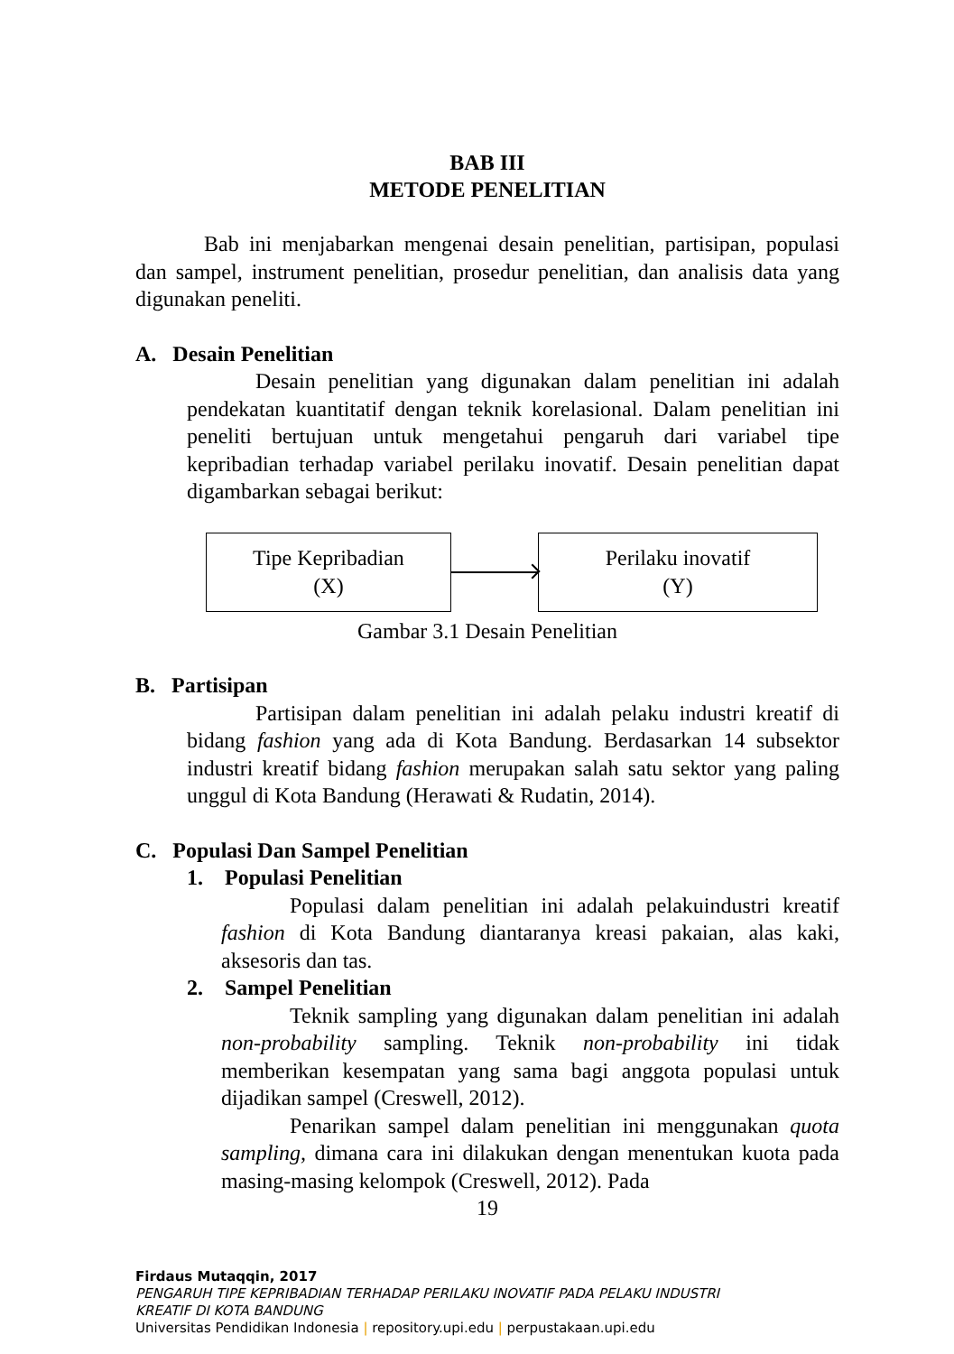BAB III
METODE PENELITIAN
Bab ini menjabarkan mengenai desain penelitian, partisipan, populasi dan sampel, instrument penelitian, prosedur penelitian, dan analisis data yang digunakan peneliti.
A. Desain Penelitian
Desain penelitian yang digunakan dalam penelitian ini adalah pendekatan kuantitatif dengan teknik korelasional. Dalam penelitian ini peneliti bertujuan untuk mengetahui pengaruh dari variabel tipe kepribadian terhadap variabel perilaku inovatif. Desain penelitian dapat digambarkan sebagai berikut:
Tipe Kepribadian
(X)
Perilaku inovatif
(Y)
Gambar 3.1 Desain Penelitian
B. Partisipan
Partisipan dalam penelitian ini adalah pelaku industri kreatif di bidang fashion yang ada di Kota Bandung. Berdasarkan 14 subsektor industri kreatif bidang fashion merupakan salah satu sektor yang paling unggul di Kota Bandung (Herawati & Rudatin, 2014).
C. Populasi Dan Sampel Penelitian
1. Populasi Penelitian
Populasi dalam penelitian ini adalah pelakuindustri kreatif fashion di Kota Bandung diantaranya kreasi pakaian, alas kaki, aksesoris dan tas.
2. Sampel Penelitian
Teknik sampling yang digunakan dalam penelitian ini adalah non-probability sampling. Teknik non-probability ini tidak memberikan kesempatan yang sama bagi anggota populasi untuk dijadikan sampel (Creswell, 2012).
Penarikan sampel dalam penelitian ini menggunakan quota sampling, dimana cara ini dilakukan dengan menentukan kuota pada masing-masing kelompok (Creswell, 2012). Pada
19
Firdaus Mutaqqin, 2017
PENGARUH TIPE KEPRIBADIAN TERHADAP PERILAKU INOVATIF PADA PELAKU INDUSTRI
KREATIF DI KOTA BANDUNG
Universitas Pendidikan Indonesia | repository.upi.edu | perpustakaan.upi.edu